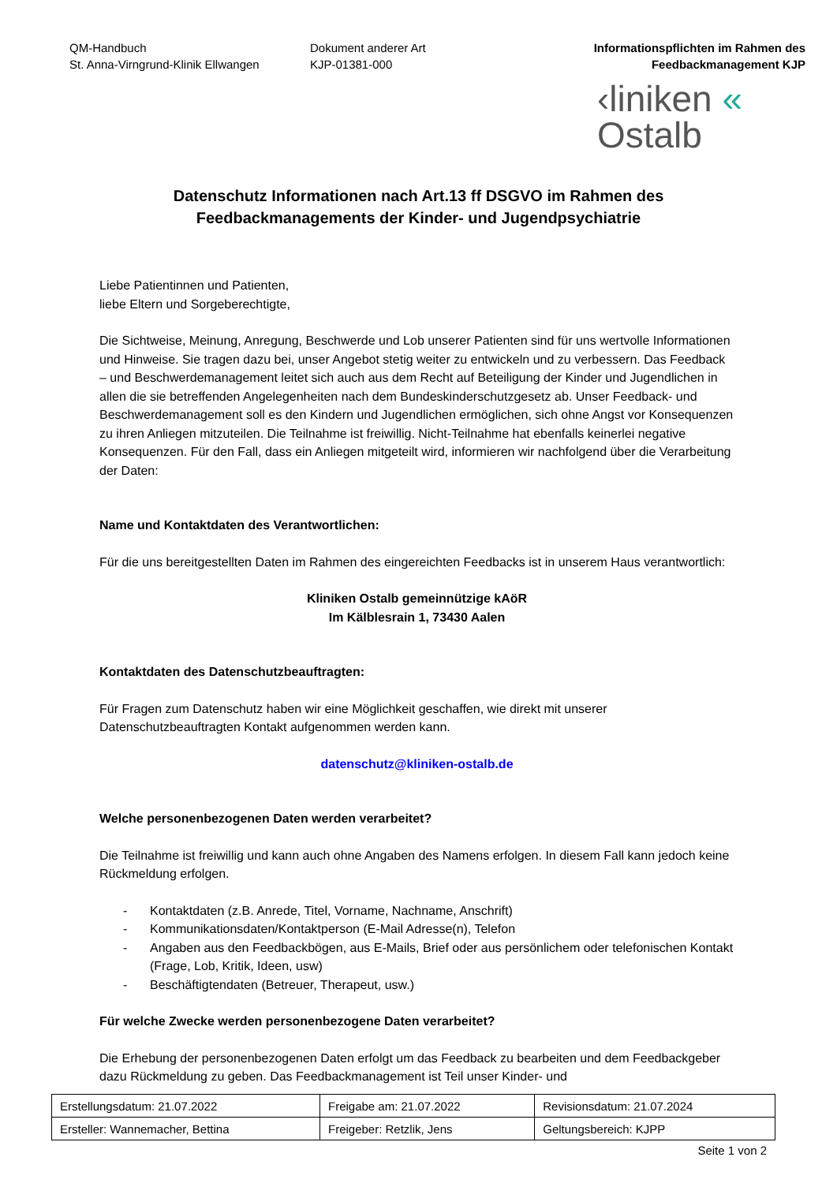QM-Handbuch
St. Anna-Virngrund-Klinik Ellwangen
Dokument anderer Art
KJP-01381-000
Informationspflichten im Rahmen des
Feedbackmanagement KJP
‹liniken «
Ostalb
Datenschutz Informationen nach Art.13 ff DSGVO im Rahmen des
Feedbackmanagements der Kinder- und Jugendpsychiatrie
Liebe Patientinnen und Patienten,
liebe Eltern und Sorgeberechtigte,
Die Sichtweise, Meinung, Anregung, Beschwerde und Lob unserer Patienten sind für uns wertvolle Informationen und Hinweise. Sie tragen dazu bei, unser Angebot stetig weiter zu entwickeln und zu verbessern. Das Feedback – und Beschwerdemanagement leitet sich auch aus dem Recht auf Beteiligung der Kinder und Jugendlichen in allen die sie betreffenden Angelegenheiten nach dem Bundeskinderschutzgesetz ab. Unser Feedback- und Beschwerdemanagement soll es den Kindern und Jugendlichen ermöglichen, sich ohne Angst vor Konsequenzen zu ihren Anliegen mitzuteilen. Die Teilnahme ist freiwillig. Nicht-Teilnahme hat ebenfalls keinerlei negative Konsequenzen. Für den Fall, dass ein Anliegen mitgeteilt wird, informieren wir nachfolgend über die Verarbeitung der Daten:
Name und Kontaktdaten des Verantwortlichen:
Für die uns bereitgestellten Daten im Rahmen des eingereichten Feedbacks ist in unserem Haus verantwortlich:
Kliniken Ostalb gemeinnützige kAöR
Im Kälblesrain 1, 73430 Aalen
Kontaktdaten des Datenschutzbeauftragten:
Für Fragen zum Datenschutz haben wir eine Möglichkeit geschaffen, wie direkt mit unserer Datenschutzbeauftragten Kontakt aufgenommen werden kann.
datenschutz@kliniken-ostalb.de
Welche personenbezogenen Daten werden verarbeitet?
Die Teilnahme ist freiwillig und kann auch ohne Angaben des Namens erfolgen. In diesem Fall kann jedoch keine Rückmeldung erfolgen.
- Kontaktdaten (z.B. Anrede, Titel, Vorname, Nachname, Anschrift)
- Kommunikationsdaten/Kontaktperson (E-Mail Adresse(n), Telefon
- Angaben aus den Feedbackbögen, aus E-Mails, Brief oder aus persönlichem oder telefonischen Kontakt (Frage, Lob, Kritik, Ideen, usw)
- Beschäftigtendaten (Betreuer, Therapeut, usw.)
Für welche Zwecke werden personenbezogene Daten verarbeitet?
Die Erhebung der personenbezogenen Daten erfolgt um das Feedback zu bearbeiten und dem Feedbackgeber dazu Rückmeldung zu geben. Das Feedbackmanagement ist Teil unser Kinder- und
| Erstellungsdatum: 21.07.2022 | Freigabe am: 21.07.2022 | Revisionsdatum: 21.07.2024 |
| Ersteller: Wannemacher, Bettina | Freigeber: Retzlik, Jens | Geltungsbereich: KJPP |
Seite 1 von 2